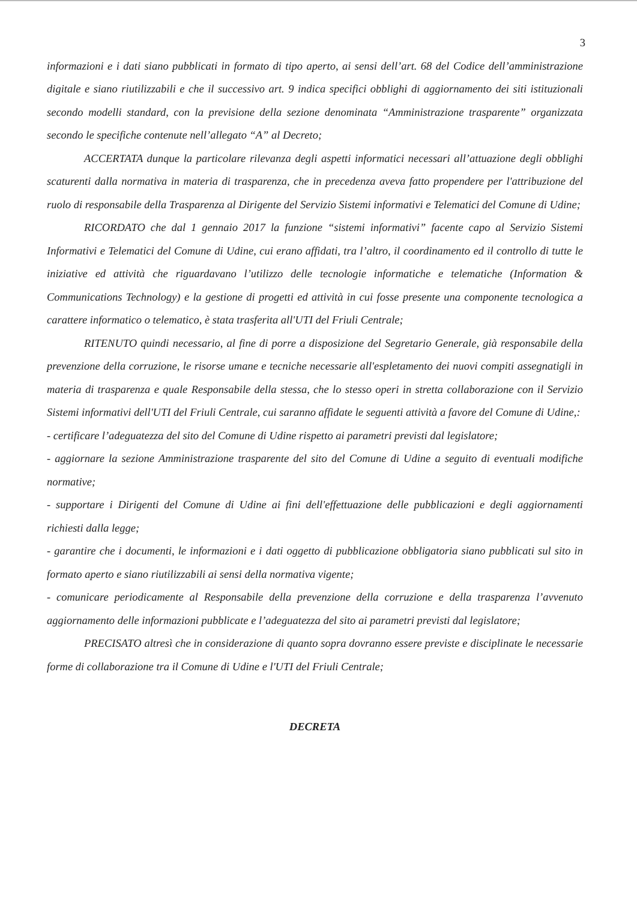3
informazioni e i dati siano pubblicati in formato di tipo aperto, ai sensi dell’art. 68 del Codice dell’amministrazione digitale e siano riutilizzabili e che il successivo art. 9 indica specifici obblighi di aggiornamento dei siti istituzionali secondo modelli standard, con la previsione della sezione denominata “Amministrazione trasparente” organizzata secondo le specifiche contenute nell’allegato “A” al Decreto;
ACCERTATA dunque la particolare rilevanza degli aspetti informatici necessari all’attuazione degli obblighi scaturenti dalla normativa in materia di trasparenza, che in precedenza aveva fatto propendere per l'attribuzione del ruolo di responsabile della Trasparenza al Dirigente del Servizio Sistemi informativi e Telematici del Comune di Udine;
RICORDATO che dal 1 gennaio 2017 la funzione “sistemi informativi” facente capo al Servizio Sistemi Informativi e Telematici del Comune di Udine, cui erano affidati, tra l’altro, il coordinamento ed il controllo di tutte le iniziative ed attività che riguardavano l’utilizzo delle tecnologie informatiche e telematiche (Information & Communications Technology) e la gestione di progetti ed attività in cui fosse presente una componente tecnologica a carattere informatico o telematico, è stata trasferita all'UTI del Friuli Centrale;
RITENUTO quindi necessario, al fine di porre a disposizione del Segretario Generale, già responsabile della prevenzione della corruzione, le risorse umane e tecniche necessarie all'espletamento dei nuovi compiti assegnatigli in materia di trasparenza e quale Responsabile della stessa, che lo stesso operi in stretta collaborazione con il Servizio Sistemi informativi dell'UTI del Friuli Centrale, cui saranno affidate le seguenti attività a favore del Comune di Udine,:
- certificare l’adeguatezza del sito del Comune di Udine rispetto ai parametri previsti dal legislatore;
- aggiornare la sezione Amministrazione trasparente del sito del Comune di Udine a seguito di eventuali modifiche normative;
- supportare i Dirigenti del Comune di Udine ai fini dell'effettuazione delle pubblicazioni e degli aggiornamenti richiesti dalla legge;
- garantire che i documenti, le informazioni e i dati oggetto di pubblicazione obbligatoria siano pubblicati sul sito in formato aperto e siano riutilizzabili ai sensi della normativa vigente;
- comunicare periodicamente al Responsabile della prevenzione della corruzione e della trasparenza l’avvenuto aggiornamento delle informazioni pubblicate e l’adeguatezza del sito ai parametri previsti dal legislatore;
PRECISATO altresì che in considerazione di quanto sopra dovranno essere previste e disciplinate le necessarie forme di collaborazione tra il Comune di Udine e l'UTI del Friuli Centrale;
DECRETA